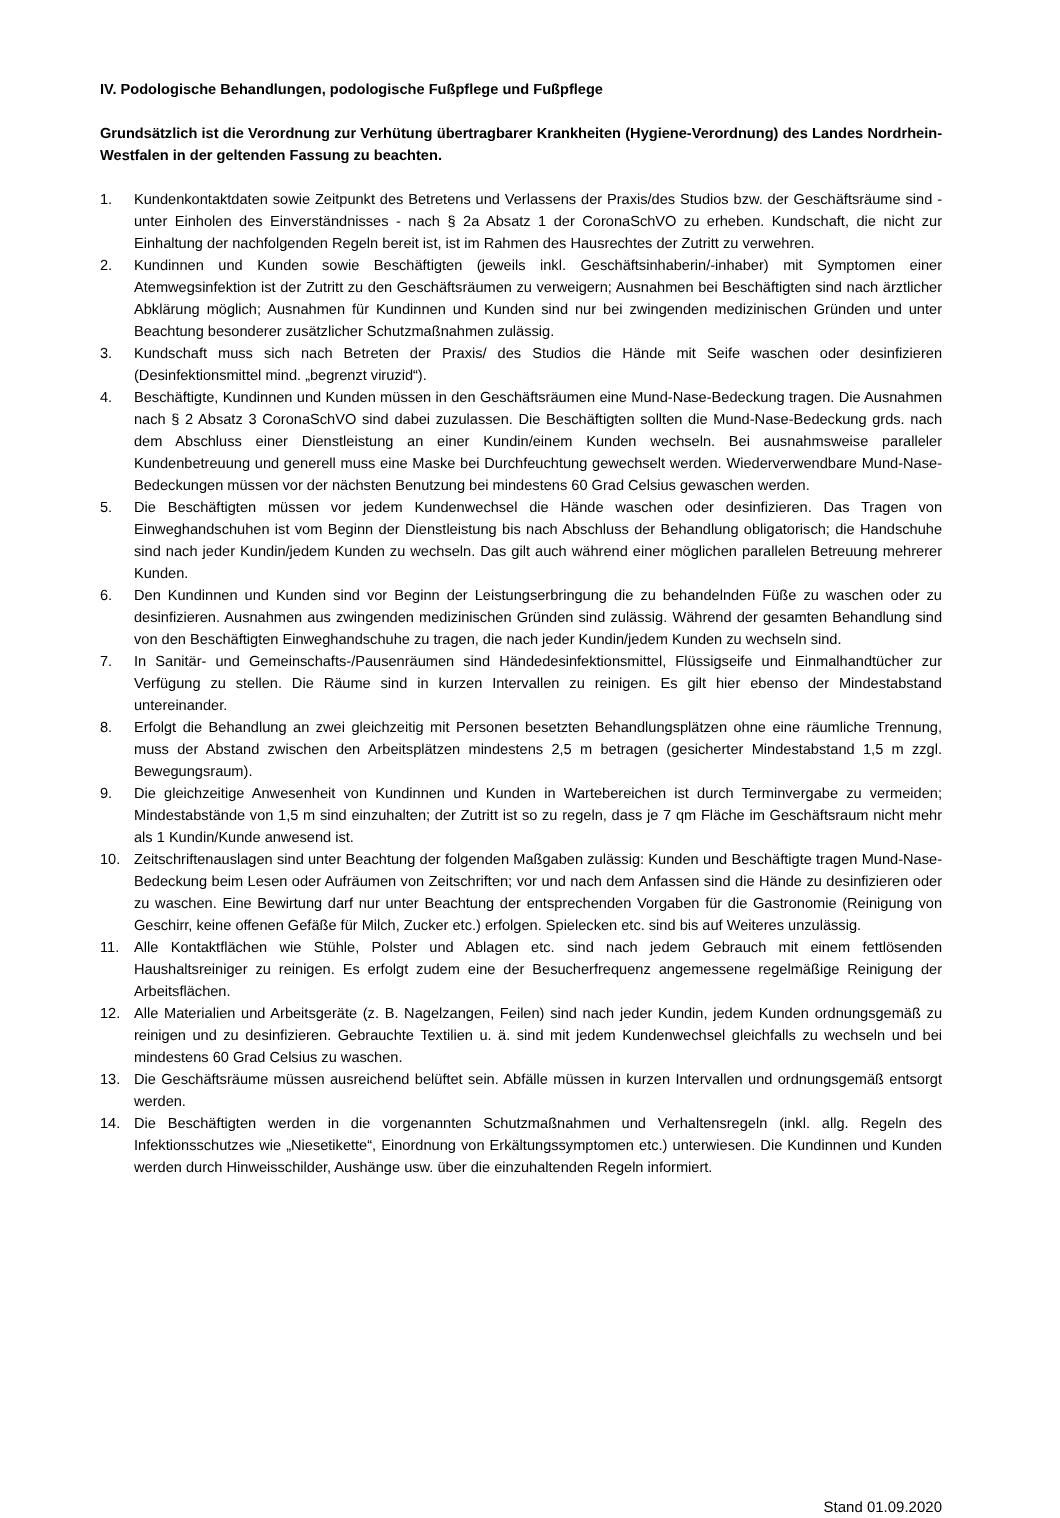IV. Podologische Behandlungen, podologische Fußpflege und Fußpflege
Grundsätzlich ist die Verordnung zur Verhütung übertragbarer Krankheiten (Hygiene-Verordnung) des Landes Nordrhein-Westfalen in der geltenden Fassung zu beachten.
1. Kundenkontaktdaten sowie Zeitpunkt des Betretens und Verlassens der Praxis/des Studios bzw. der Geschäftsräume sind - unter Einholen des Einverständnisses - nach § 2a Absatz 1 der CoronaSchVO zu erheben. Kundschaft, die nicht zur Einhaltung der nachfolgenden Regeln bereit ist, ist im Rahmen des Hausrechtes der Zutritt zu verwehren.
2. Kundinnen und Kunden sowie Beschäftigten (jeweils inkl. Geschäftsinhaberin/-inhaber) mit Symptomen einer Atemwegsinfektion ist der Zutritt zu den Geschäftsräumen zu verweigern; Ausnahmen bei Beschäftigten sind nach ärztlicher Abklärung möglich; Ausnahmen für Kundinnen und Kunden sind nur bei zwingenden medizinischen Gründen und unter Beachtung besonderer zusätzlicher Schutzmaßnahmen zulässig.
3. Kundschaft muss sich nach Betreten der Praxis/ des Studios die Hände mit Seife waschen oder desinfizieren (Desinfektionsmittel mind. „begrenzt viruzid“).
4. Beschäftigte, Kundinnen und Kunden müssen in den Geschäftsräumen eine Mund-Nase-Bedeckung tragen. Die Ausnahmen nach § 2 Absatz 3 CoronaSchVO sind dabei zuzulassen. Die Beschäftigten sollten die Mund-Nase-Bedeckung grds. nach dem Abschluss einer Dienstleistung an einer Kundin/einem Kunden wechseln. Bei ausnahmsweise paralleler Kundenbetreuung und generell muss eine Maske bei Durchfeuchtung gewechselt werden. Wiederverwendbare Mund-Nase-Bedeckungen müssen vor der nächsten Benutzung bei mindestens 60 Grad Celsius gewaschen werden.
5. Die Beschäftigten müssen vor jedem Kundenwechsel die Hände waschen oder desinfizieren. Das Tragen von Einweghandschuhen ist vom Beginn der Dienstleistung bis nach Abschluss der Behandlung obligatorisch; die Handschuhe sind nach jeder Kundin/jedem Kunden zu wechseln. Das gilt auch während einer möglichen parallelen Betreuung mehrerer Kunden.
6. Den Kundinnen und Kunden sind vor Beginn der Leistungserbringung die zu behandelnden Füße zu waschen oder zu desinfizieren. Ausnahmen aus zwingenden medizinischen Gründen sind zulässig. Während der gesamten Behandlung sind von den Beschäftigten Einweghandschuhe zu tragen, die nach jeder Kundin/jedem Kunden zu wechseln sind.
7. In Sanitär- und Gemeinschafts-/Pausenräumen sind Händedesinfektionsmittel, Flüssigseife und Einmalhandtücher zur Verfügung zu stellen. Die Räume sind in kurzen Intervallen zu reinigen. Es gilt hier ebenso der Mindestabstand untereinander.
8. Erfolgt die Behandlung an zwei gleichzeitig mit Personen besetzten Behandlungsplätzen ohne eine räumliche Trennung, muss der Abstand zwischen den Arbeitsplätzen mindestens 2,5 m betragen (gesicherter Mindestabstand 1,5 m zzgl. Bewegungsraum).
9. Die gleichzeitige Anwesenheit von Kundinnen und Kunden in Wartebereichen ist durch Terminvergabe zu vermeiden; Mindestabstände von 1,5 m sind einzuhalten; der Zutritt ist so zu regeln, dass je 7 qm Fläche im Geschäftsraum nicht mehr als 1 Kundin/Kunde anwesend ist.
10. Zeitschriftenauslagen sind unter Beachtung der folgenden Maßgaben zulässig: Kunden und Beschäftigte tragen Mund-Nase-Bedeckung beim Lesen oder Aufräumen von Zeitschriften; vor und nach dem Anfassen sind die Hände zu desinfizieren oder zu waschen. Eine Bewirtung darf nur unter Beachtung der entsprechenden Vorgaben für die Gastronomie (Reinigung von Geschirr, keine offenen Gefäße für Milch, Zucker etc.) erfolgen. Spielecken etc. sind bis auf Weiteres unzulässig.
11. Alle Kontaktflächen wie Stühle, Polster und Ablagen etc. sind nach jedem Gebrauch mit einem fettlösenden Haushaltsreiniger zu reinigen. Es erfolgt zudem eine der Besucherfrequenz angemessene regelmäßige Reinigung der Arbeitsflächen.
12. Alle Materialien und Arbeitsgeräte (z. B. Nagelzangen, Feilen) sind nach jeder Kundin, jedem Kunden ordnungsgemäß zu reinigen und zu desinfizieren. Gebrauchte Textilien u. ä. sind mit jedem Kundenwechsel gleichfalls zu wechseln und bei mindestens 60 Grad Celsius zu waschen.
13. Die Geschäftsräume müssen ausreichend belüftet sein. Abfälle müssen in kurzen Intervallen und ordnungsgemäß entsorgt werden.
14. Die Beschäftigten werden in die vorgenannten Schutzmaßnahmen und Verhaltensregeln (inkl. allg. Regeln des Infektionsschutzes wie „Niesetikette“, Einordnung von Erkältungssymptomen etc.) unterwiesen. Die Kundinnen und Kunden werden durch Hinweisschilder, Aushänge usw. über die einzuhaltenden Regeln informiert.
Stand 01.09.2020